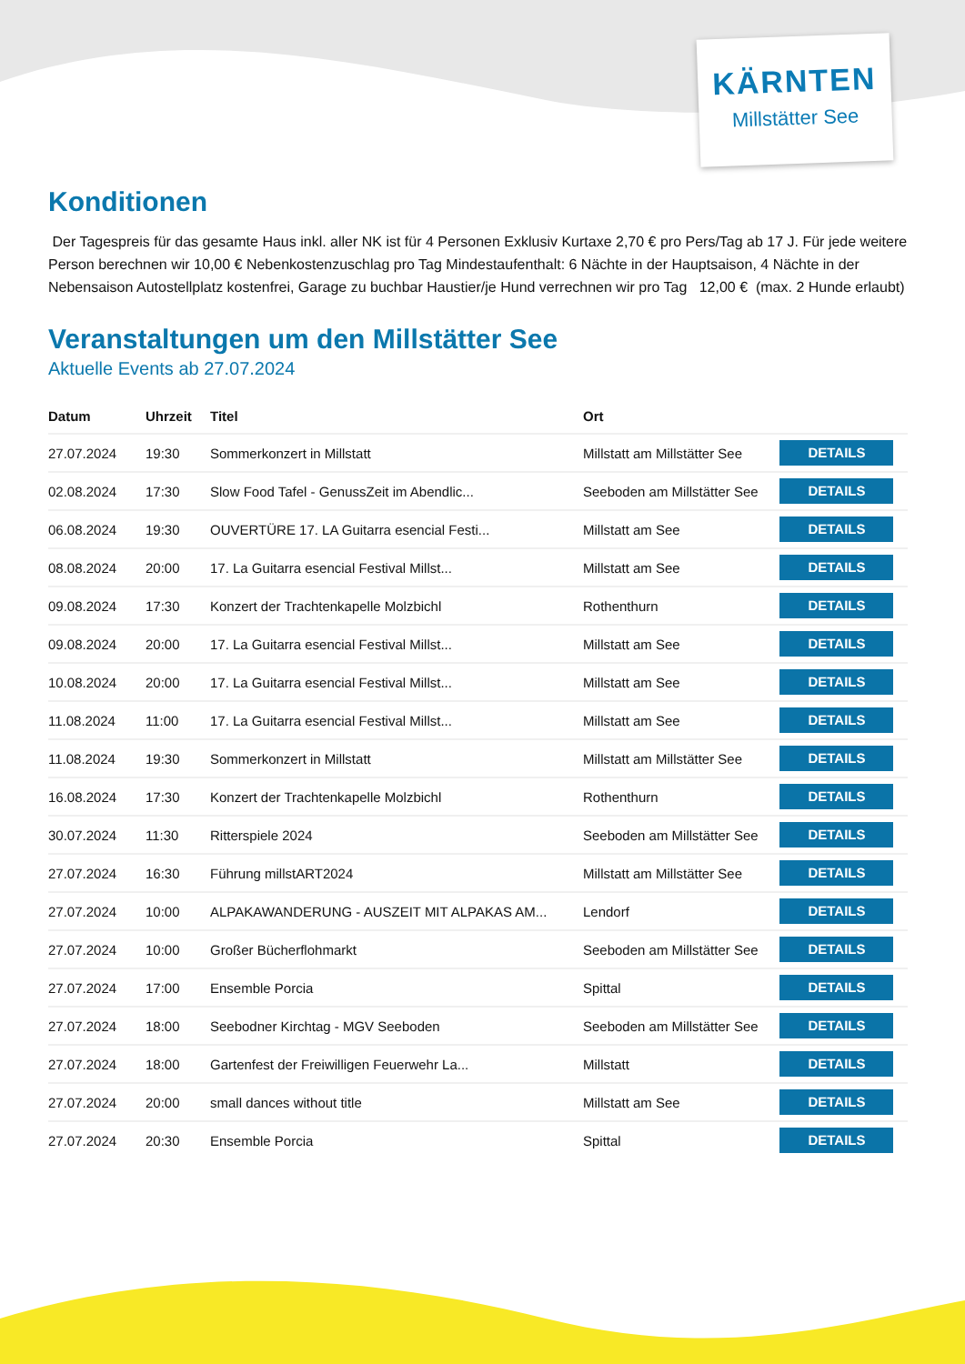KÄRNTEN
Millstätter See
Konditionen
Der Tagespreis für das gesamte Haus inkl. aller NK ist für 4 Personen Exklusiv Kurtaxe 2,70 € pro Pers/Tag ab 17 J. Für jede weitere Person berechnen wir 10,00 € Nebenkostenzuschlag pro Tag Mindestaufenthalt: 6 Nächte in der Hauptsaison, 4 Nächte in der Nebensaison Autostellplatz kostenfrei, Garage zu buchbar Haustier/je Hund verrechnen wir pro Tag 12,00 € (max. 2 Hunde erlaubt)
Veranstaltungen um den Millstätter See
Aktuelle Events ab 27.07.2024
| Datum | Uhrzeit | Titel | Ort | |
| --- | --- | --- | --- | --- |
| 27.07.2024 | 19:30 | Sommerkonzert in Millstatt | Millstatt am Millstätter See | DETAILS |
| 02.08.2024 | 17:30 | Slow Food Tafel - GenussZeit im Abendlic... | Seeboden am Millstätter See | DETAILS |
| 06.08.2024 | 19:30 | OUVERTÜRE 17. LA Guitarra esencial Festi... | Millstatt am See | DETAILS |
| 08.08.2024 | 20:00 | 17. La Guitarra esencial Festival Millst... | Millstatt am See | DETAILS |
| 09.08.2024 | 17:30 | Konzert der Trachtenkapelle Molzbichl | Rothenthurn | DETAILS |
| 09.08.2024 | 20:00 | 17. La Guitarra esencial Festival Millst... | Millstatt am See | DETAILS |
| 10.08.2024 | 20:00 | 17. La Guitarra esencial Festival Millst... | Millstatt am See | DETAILS |
| 11.08.2024 | 11:00 | 17. La Guitarra esencial Festival Millst... | Millstatt am See | DETAILS |
| 11.08.2024 | 19:30 | Sommerkonzert in Millstatt | Millstatt am Millstätter See | DETAILS |
| 16.08.2024 | 17:30 | Konzert der Trachtenkapelle Molzbichl | Rothenthurn | DETAILS |
| 30.07.2024 | 11:30 | Ritterspiele 2024 | Seeboden am Millstätter See | DETAILS |
| 27.07.2024 | 16:30 | Führung millstART2024 | Millstatt am Millstätter See | DETAILS |
| 27.07.2024 | 10:00 | ALPAKAWANDERUNG - AUSZEIT MIT ALPAKAS AM... | Lendorf | DETAILS |
| 27.07.2024 | 10:00 | Großer Bücherflohmarkt | Seeboden am Millstätter See | DETAILS |
| 27.07.2024 | 17:00 | Ensemble Porcia | Spittal | DETAILS |
| 27.07.2024 | 18:00 | Seebodner Kirchtag - MGV Seeboden | Seeboden am Millstätter See | DETAILS |
| 27.07.2024 | 18:00 | Gartenfest der Freiwilligen Feuerwehr La... | Millstatt | DETAILS |
| 27.07.2024 | 20:00 | small dances without title | Millstatt am See | DETAILS |
| 27.07.2024 | 20:30 | Ensemble Porcia | Spittal | DETAILS |